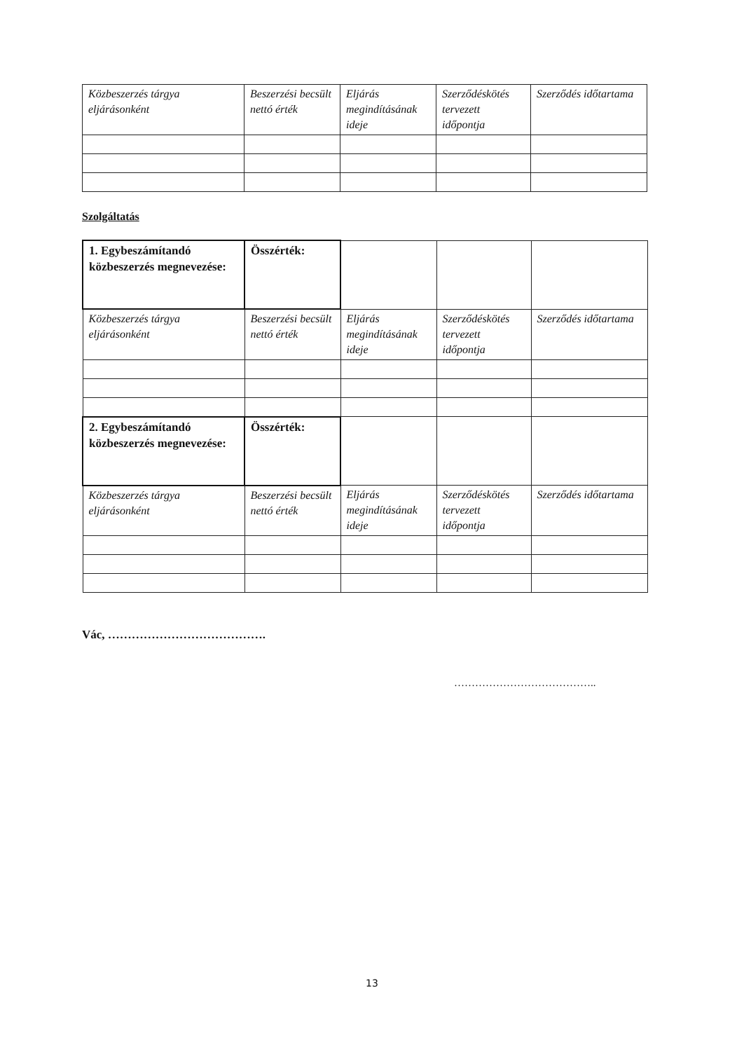| Közbeszerzés tárgya eljárásonként | Beszerzési becsült nettó érték | Eljárás megindításának ideje | Szerződéskötés tervezett időpontja | Szerződés időtartama |
Szolgáltatás
| 1. Egybeszámítandó közbeszerzés megnevezése: | Összérték: | | | |
| Közbeszerzés tárgya eljárásonként | Beszerzési becsült nettó érték | Eljárás megindításának ideje | Szerződéskötés tervezett időpontja | Szerződés időtartama |
| 2. Egybeszámítandó közbeszerzés megnevezése: | Összérték: | | | |
| Közbeszerzés tárgya eljárásonként | Beszerzési becsült nettó érték | Eljárás megindításának ideje | Szerződéskötés tervezett időpontja | Szerződés időtartama |
Vác, ………………………………….
…………………………………..
13